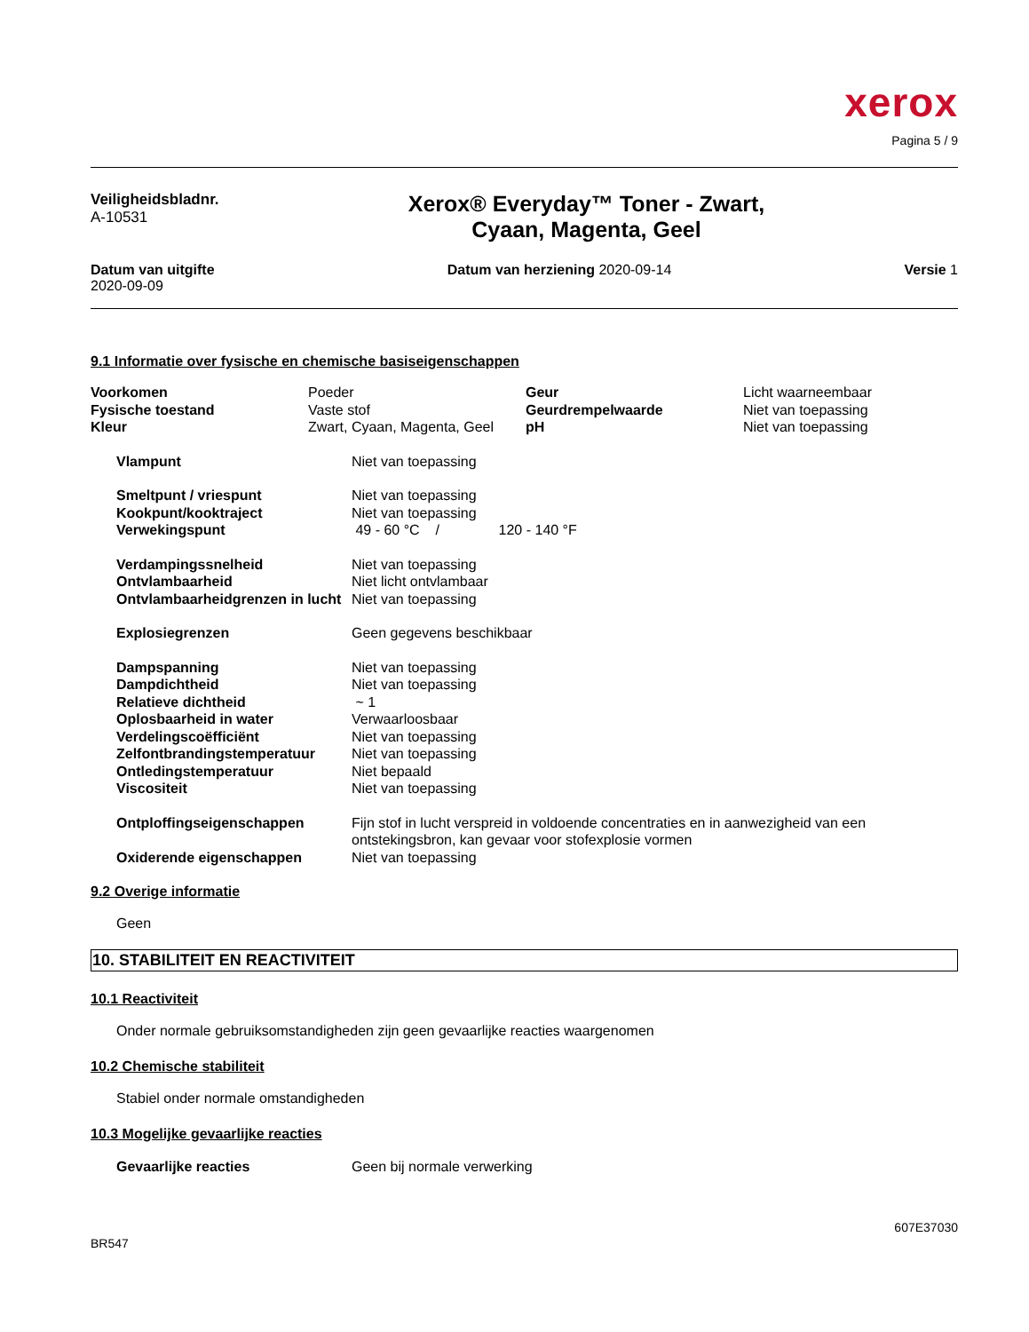xerox
Pagina 5 / 9
Veiligheidsbladnr.
A-10531
Xerox® Everyday™ Toner - Zwart,
Cyaan, Magenta, Geel
Datum van uitgifte
2020-09-09
Datum van herziening 2020-09-14
Versie 1
9.1 Informatie over fysische en chemische basiseigenschappen
| Voorkomen | Poeder | Geur | Licht waarneembaar |
| Fysische toestand | Vaste stof | Geurdrempelwaarde | Niet van toepassing |
| Kleur | Zwart, Cyaan, Magenta, Geel | pH | Niet van toepassing |
| Vlampunt | Niet van toepassing |
| Smeltpunt / vriespunt | Niet van toepassing |
| Kookpunt/kooktraject | Niet van toepassing |
| Verwekingspunt | 49 - 60 °C / 120 - 140 °F |
| Verdampingssnelheid | Niet van toepassing |
| Ontvlambaarheid | Niet licht ontvlambaar |
| Ontvlambaarheidgrenzen in lucht | Niet van toepassing |
| Explosiegrenzen | Geen gegevens beschikbaar |
| Dampspanning | Niet van toepassing |
| Dampdichtheid | Niet van toepassing |
| Relatieve dichtheid | ~ 1 |
| Oplosbaarheid in water | Verwaarloosbaar |
| Verdelingscoëfficiënt | Niet van toepassing |
| Zelfontbrandingstemperatuur | Niet van toepassing |
| Ontledingstemperatuur | Niet bepaald |
| Viscositeit | Niet van toepassing |
| Ontploffingseigenschappen | Fijn stof in lucht verspreid in voldoende concentraties en in aanwezigheid van een ontstekingsbron, kan gevaar voor stofexplosie vormen |
| Oxiderende eigenschappen | Niet van toepassing |
9.2 Overige informatie
Geen
10. STABILITEIT EN REACTIVITEIT
10.1 Reactiviteit
Onder normale gebruiksomstandigheden zijn geen gevaarlijke reacties waargenomen
10.2 Chemische stabiliteit
Stabiel onder normale omstandigheden
10.3 Mogelijke gevaarlijke reacties
| Gevaarlijke reacties | Geen bij normale verwerking |
BR547
607E37030